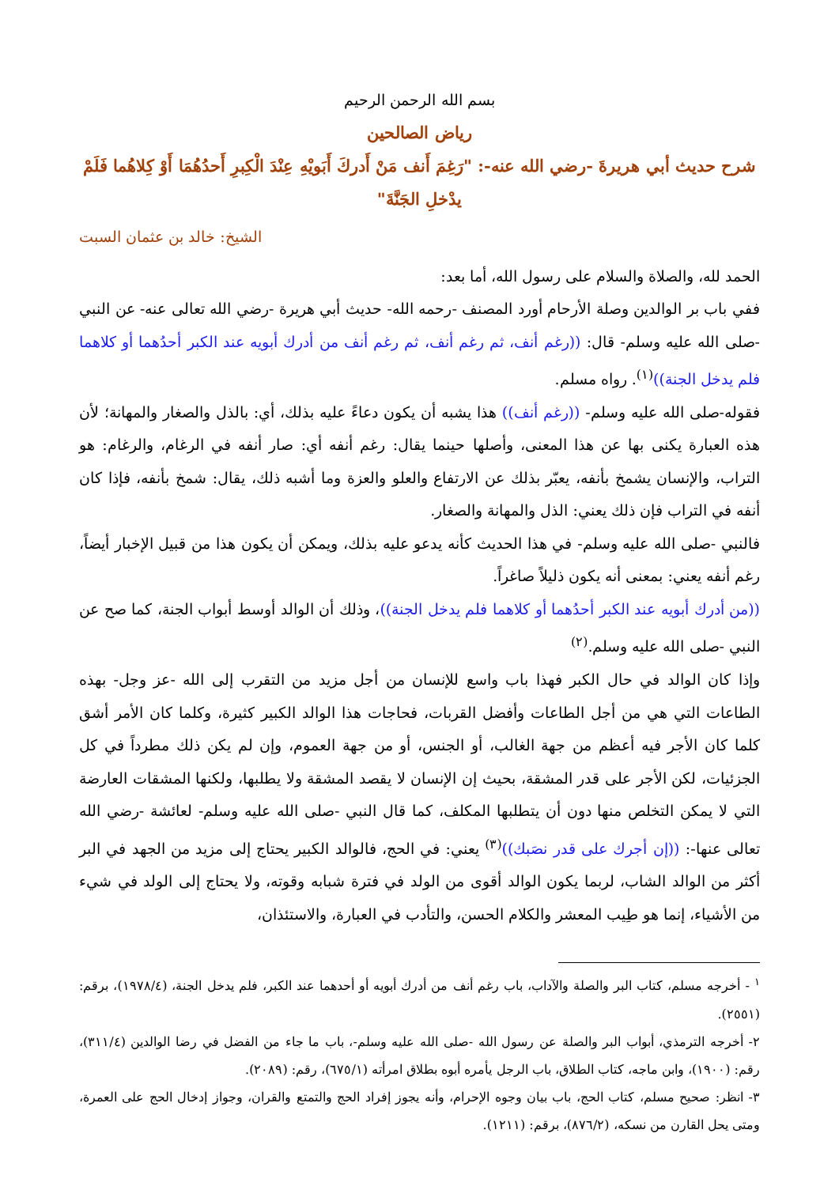بسم الله الرحمن الرحيم
رياض الصالحين
شرح حديث أبي هريرةَ -رضي الله عنه-: "رَغِمَ أَنف مَنْ أَدركَ أَبَويْهِ عِنْدَ الْكِبرِ أَحدُهُمَا أَوْ كِلاهُما فَلَمْ يدْخلِ الجَنَّةَ"
الشيخ: خالد بن عثمان السبت
الحمد لله، والصلاة والسلام على رسول الله، أما بعد:
ففي باب بر الوالدين وصلة الأرحام أورد المصنف -رحمه الله- حديث أبي هريرة -رضي الله تعالى عنه- عن النبي -صلى الله عليه وسلم- قال: ((رغم أنف، ثم رغم أنف، ثم رغم أنف من أدرك أبويه عند الكبر أحدُهما أو كلاهما فلم يدخل الجنة))<sup>(١)</sup>. رواه مسلم.
فقوله-صلى الله عليه وسلم- ((رغم أنف)) هذا يشبه أن يكون دعاءً عليه بذلك، أي: بالذل والصغار والمهانة؛ لأن هذه العبارة يكنى بها عن هذا المعنى، وأصلها حينما يقال: رغم أنفه أي: صار أنفه في الرغام، والرغام: هو التراب، والإنسان يشمخ بأنفه، يعبّر بذلك عن الارتفاع والعلو والعزة وما أشبه ذلك، يقال: شمخ بأنفه، فإذا كان أنفه في التراب فإن ذلك يعني: الذل والمهانة والصغار.
فالنبي -صلى الله عليه وسلم- في هذا الحديث كأنه يدعو عليه بذلك، ويمكن أن يكون هذا من قبيل الإخبار أيضاً، رغم أنفه يعني: بمعنى أنه يكون ذليلاً صاغراً.
((من أدرك أبويه عند الكبر أحدُهما أو كلاهما فلم يدخل الجنة))، وذلك أن الوالد أوسط أبواب الجنة، كما صح عن النبي -صلى الله عليه وسلم.<sup>(٢)</sup>
وإذا كان الوالد في حال الكبر فهذا باب واسع للإنسان من أجل مزيد من التقرب إلى الله -عز وجل- بهذه الطاعات التي هي من أجل الطاعات وأفضل القربات، فحاجات هذا الوالد الكبير كثيرة، وكلما كان الأمر أشق كلما كان الأجر فيه أعظم من جهة الغالب، أو الجنس، أو من جهة العموم، وإن لم يكن ذلك مطرداً في كل الجزئيات، لكن الأجر على قدر المشقة، بحيث إن الإنسان لا يقصد المشقة ولا يطلبها، ولكنها المشقات العارضة التي لا يمكن التخلص منها دون أن يتطلبها المكلف، كما قال النبي -صلى الله عليه وسلم- لعائشة -رضي الله تعالى عنها-: ((إن أجرك على قدر نصَبك))<sup>(٣)</sup> يعني: في الحج، فالوالد الكبير يحتاج إلى مزيد من الجهد في البر أكثر من الوالد الشاب، لربما يكون الوالد أقوى من الولد في فترة شبابه وقوته، ولا يحتاج إلى الولد في شيء من الأشياء، إنما هو طِيب المعشر والكلام الحسن، والتأدب في العبارة، والاستئذان،
<sup>١</sup> - أخرجه مسلم، كتاب البر والصلة والآداب، باب رغم أنف من أدرك أبويه أو أحدهما عند الكبر، فلم يدخل الجنة، (١٩٧٨/٤)، برقم: (٢٥٥١).
٢- أخرجه الترمذي، أبواب البر والصلة عن رسول الله -صلى الله عليه وسلم-، باب ما جاء من الفضل في رضا الوالدين (٣١١/٤)، رقم: (١٩٠٠)، وابن ماجه، كتاب الطلاق، باب الرجل يأمره أبوه بطلاق امرأته (٦٧٥/١)، رقم: (٢٠٨٩).
٣- انظر: صحيح مسلم، كتاب الحج، باب بيان وجوه الإحرام، وأنه يجوز إفراد الحج والتمتع والقران، وجواز إدخال الحج على العمرة، ومتى يحل القارن من نسكه، (٨٧٦/٢)، برقم: (١٢١١).